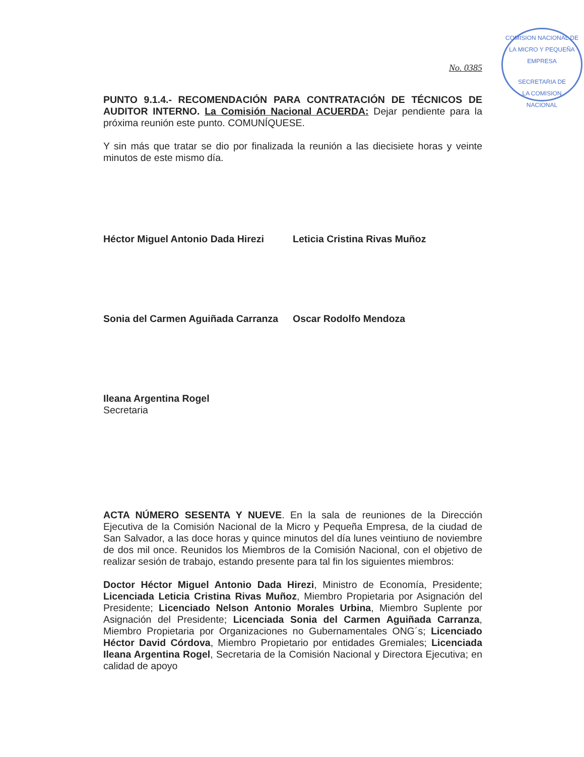COMISION NACIONAL DE LA MICRO Y PEQUEÑA EMPRESA
SECRETARIA DE
LA COMISION
NACIONAL
No. 0385
PUNTO 9.1.4.- RECOMENDACIÓN PARA CONTRATACIÓN DE TÉCNICOS DE AUDITOR INTERNO. La Comisión Nacional ACUERDA: Dejar pendiente para la próxima reunión este punto. COMUNÍQUESE.
Y sin más que tratar se dio por finalizada la reunión a las diecisiete horas y veinte minutos de este mismo día.
Héctor Miguel Antonio Dada Hirezi Leticia Cristina Rivas Muñoz
Sonia del Carmen Aguiñada Carranza Oscar Rodolfo Mendoza
Ileana Argentina Rogel
Secretaria
ACTA NÚMERO SESENTA Y NUEVE. En la sala de reuniones de la Dirección Ejecutiva de la Comisión Nacional de la Micro y Pequeña Empresa, de la ciudad de San Salvador, a las doce horas y quince minutos del día lunes veintiuno de noviembre de dos mil once. Reunidos los Miembros de la Comisión Nacional, con el objetivo de realizar sesión de trabajo, estando presente para tal fin los siguientes miembros:
Doctor Héctor Miguel Antonio Dada Hirezi, Ministro de Economía, Presidente; Licenciada Leticia Cristina Rivas Muñoz, Miembro Propietaria por Asignación del Presidente; Licenciado Nelson Antonio Morales Urbina, Miembro Suplente por Asignación del Presidente; Licenciada Sonia del Carmen Aguiñada Carranza, Miembro Propietaria por Organizaciones no Gubernamentales ONG´s; Licenciado Héctor David Córdova, Miembro Propietario por entidades Gremiales; Licenciada Ileana Argentina Rogel, Secretaria de la Comisión Nacional y Directora Ejecutiva; en calidad de apoyo